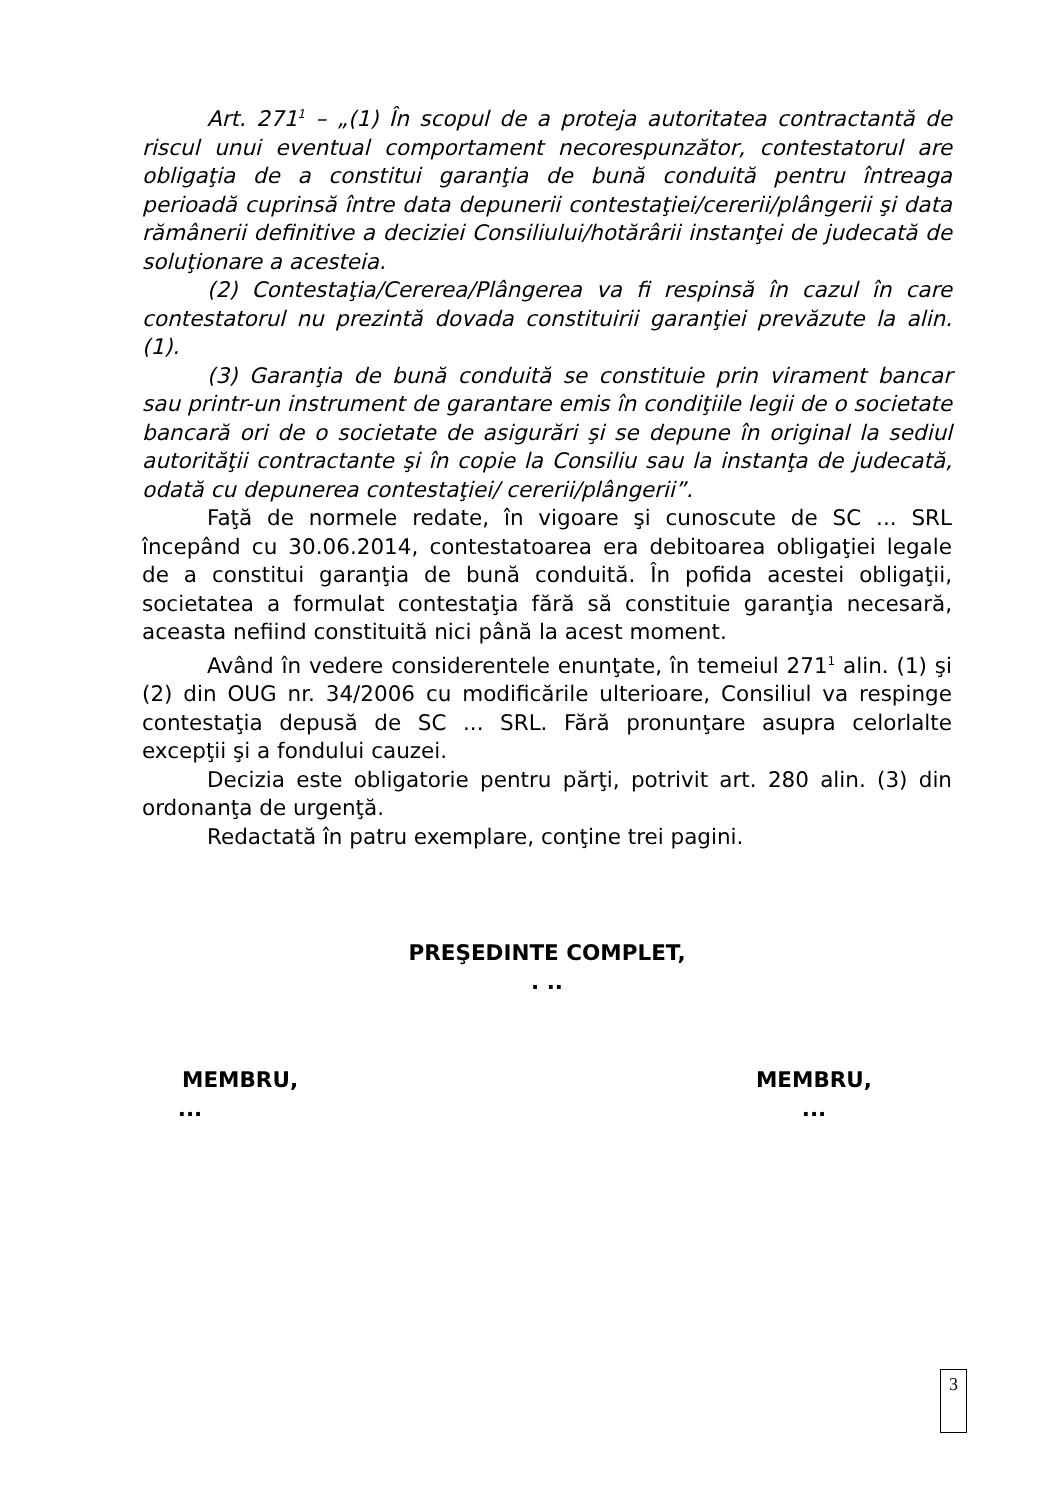Art. 271<sup>1</sup> – „(1) În scopul de a proteja autoritatea contractantă de riscul unui eventual comportament necorespunzător, contestatorul are obligaţia de a constitui garanţia de bună conduită pentru întreaga perioadă cuprinsă între data depunerii contestaţiei/cererii/plângerii şi data rămânerii definitive a deciziei Consiliului/hotărârii instanţei de judecată de soluţionare a acesteia.
(2) Contestaţia/Cererea/Plângerea va fi respinsă în cazul în care contestatorul nu prezintă dovada constituirii garanţiei prevăzute la alin. (1).
(3) Garanţia de bună conduită se constituie prin virament bancar sau printr-un instrument de garantare emis în condiţiile legii de o societate bancară ori de o societate de asigurări şi se depune în original la sediul autorităţii contractante şi în copie la Consiliu sau la instanţa de judecată, odată cu depunerea contestaţiei/ cererii/plângerii”.
Faţă de normele redate, în vigoare şi cunoscute de SC ... SRL începând cu 30.06.2014, contestatoarea era debitoarea obligaţiei legale de a constitui garanţia de bună conduită. În pofida acestei obligaţii, societatea a formulat contestaţia fără să constituie garanţia necesară, aceasta nefiind constituită nici până la acest moment.
Având în vedere considerentele enunţate, în temeiul 271<sup>1</sup> alin. (1) şi (2) din OUG nr. 34/2006 cu modificările ulterioare, Consiliul va respinge contestaţia depusă de SC ... SRL. Fără pronunţare asupra celorlalte excepţii şi a fondului cauzei.
Decizia este obligatorie pentru părţi, potrivit art. 280 alin. (3) din ordonanţa de urgenţă.
Redactată în patru exemplare, conţine trei pagini.
PREŞEDINTE COMPLET,
. ..
MEMBRU,
...
MEMBRU,
...
3